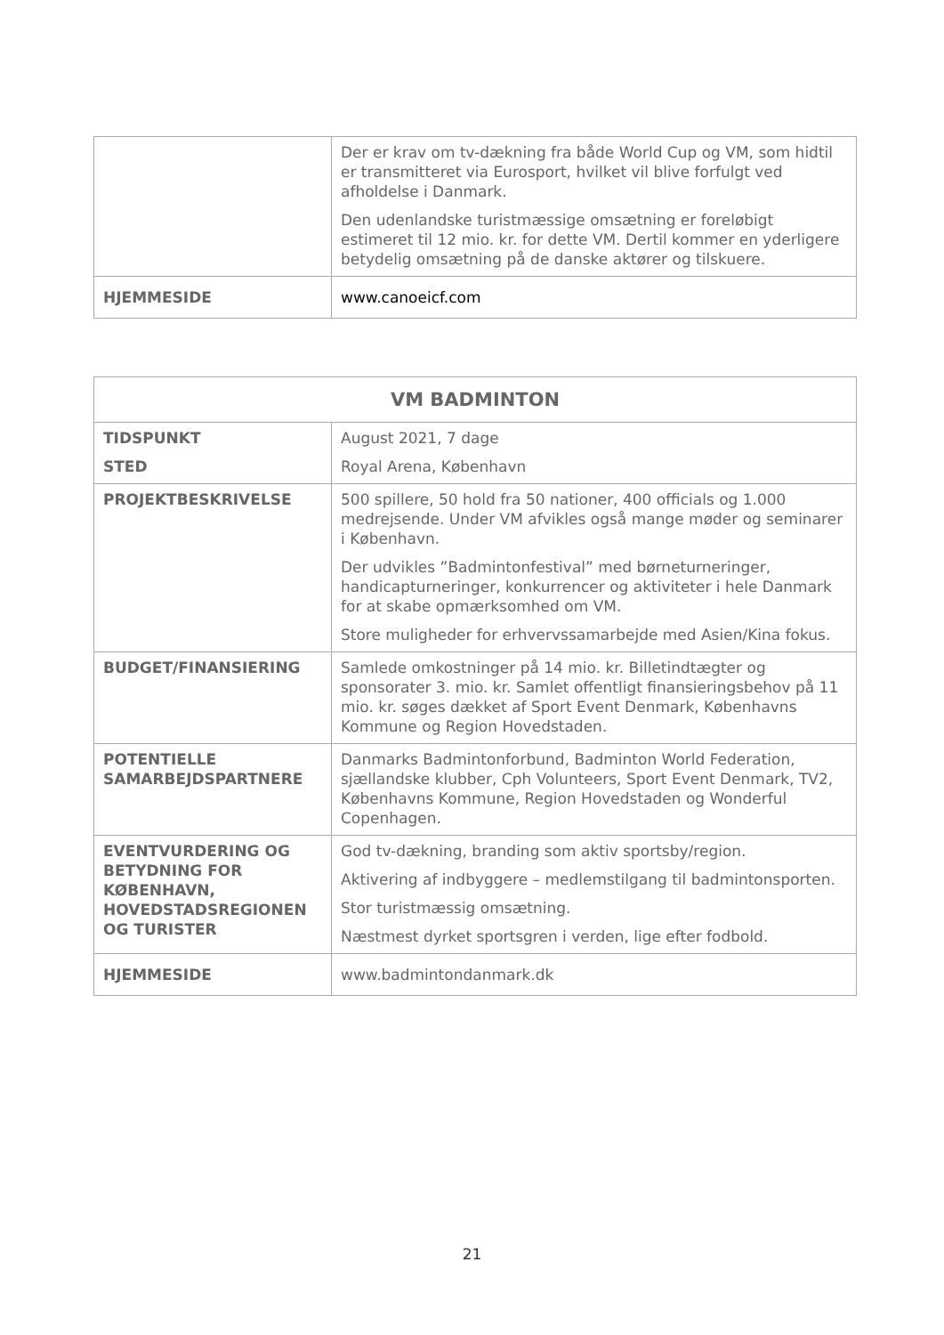| | Der er krav om tv-dækning fra både World Cup og VM, som hidtil er transmitteret via Eurosport, hvilket vil blive forfulgt ved afholdelse i Danmark. Den udenlandske turistmæssige omsætning er foreløbigt estimeret til 12 mio. kr. for dette VM. Dertil kommer en yderligere betydelig omsætning på de danske aktører og tilskuere. |
| HJEMMESIDE | www.canoeicf.com |
| VM BADMINTON | |
| --- | --- |
| TIDSPUNKT STED | August 2021, 7 dage Royal Arena, København |
| PROJEKTBESKRIVELSE | 500 spillere, 50 hold fra 50 nationer, 400 officials og 1.000 medrejsende. Under VM afvikles også mange møder og seminarer i København. Der udvikles ”Badmintonfestival” med børneturneringer, handicapturneringer, konkurrencer og aktiviteter i hele Danmark for at skabe opmærksomhed om VM. Store muligheder for erhvervssamarbejde med Asien/Kina fokus. |
| BUDGET/FINANSIERING | Samlede omkostninger på 14 mio. kr. Billetindtægter og sponsorater 3. mio. kr. Samlet offentligt finansieringsbehov på 11 mio. kr. søges dækket af Sport Event Denmark, Københavns Kommune og Region Hovedstaden. |
| POTENTIELLE SAMARBEJDSPARTNERE | Danmarks Badmintonforbund, Badminton World Federation, sjællandske klubber, Cph Volunteers, Sport Event Denmark, TV2, Københavns Kommune, Region Hovedstaden og Wonderful Copenhagen. |
| EVENTVURDERING OG BETYDNING FOR KØBENHAVN, HOVEDSTADSREGIONEN OG TURISTER | God tv-dækning, branding som aktiv sportsby/region. Aktivering af indbyggere – medlemstilgang til badmintonsporten. Stor turistmæssig omsætning. Næstmest dyrket sportsgren i verden, lige efter fodbold. |
| HJEMMESIDE | www.badmintondanmark.dk |
21